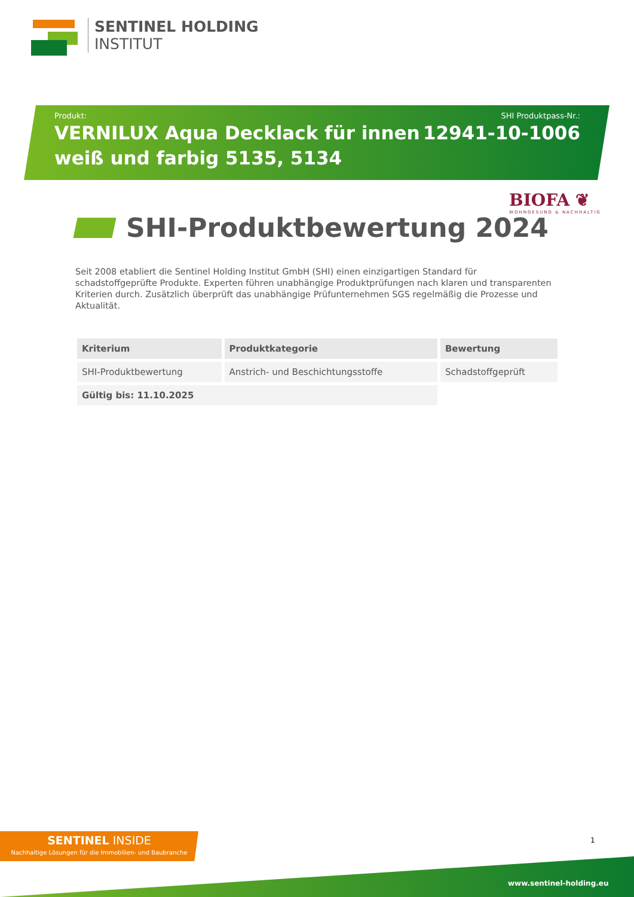SENTINEL HOLDING
INSTITUT
Produkt:
VERNILUX Aqua Decklack für innen
weiß und farbig 5135, 5134
SHI Produktpass-Nr.:
12941-10-1006
BIOFA ❦
WOHNGESUND & NACHHALTIG
SHI-Produktbewertung 2024
Seit 2008 etabliert die Sentinel Holding Institut GmbH (SHI) einen einzigartigen Standard für schadstoffgeprüfte Produkte. Experten führen unabhängige Produktprüfungen nach klaren und transparenten Kriterien durch. Zusätzlich überprüft das unabhängige Prüfunternehmen SGS regelmäßig die Prozesse und Aktualität.
| Kriterium | Produktkategorie | Bewertung |
| --- | --- | --- |
| SHI-Produktbewertung | Anstrich- und Beschichtungsstoffe | Schadstoffgeprüft |
| Gültig bis: 11.10.2025 | | |
SENTINEL INSIDE
Nachhaltige Lösungen für die Immobilien- und Baubranche
1
www.sentinel-holding.eu